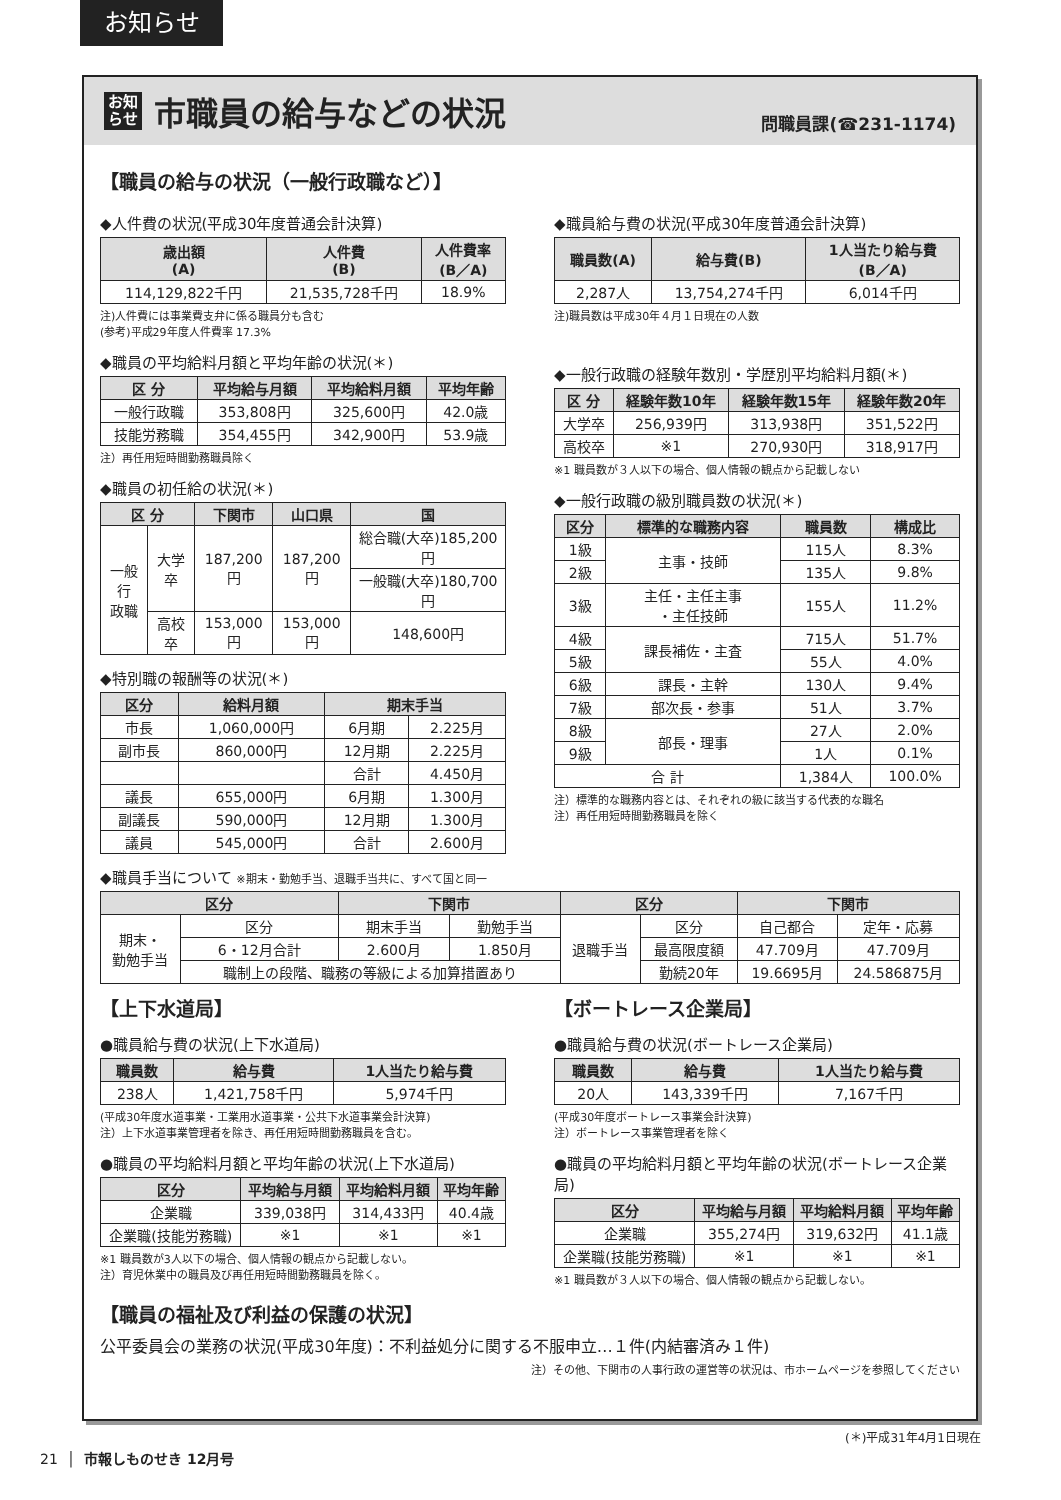お知らせ
お知
らせ
市職員の給与などの状況
問職員課(☎231-1174)
【職員の給与の状況（一般行政職など）】
◆人件費の状況(平成30年度普通会計決算)
| 歳出額 (A) | 人件費 (B) | 人件費率 (B／A) |
| --- | --- | --- |
| 114,129,822千円 | 21,535,728千円 | 18.9% |
注)人件費には事業費支弁に係る職員分も含む
(参考)平成29年度人件費率 17.3%
◆職員の平均給料月額と平均年齢の状況(＊)
| 区 分 | 平均給与月額 | 平均給料月額 | 平均年齢 |
| --- | --- | --- | --- |
| 一般行政職 | 353,808円 | 325,600円 | 42.0歳 |
| 技能労務職 | 354,455円 | 342,900円 | 53.9歳 |
注）再任用短時間勤務職員除く
◆職員の初任給の状況(＊)
| 区 分 | | 下関市 | 山口県 | 国 |
| --- | --- | --- | --- | --- |
| 一般行 政職 | 大学卒 | 187,200円 | 187,200円 | 総合職(大卒)185,200円 |
| | | | | 一般職(大卒)180,700円 |
| | 高校卒 | 153,000円 | 153,000円 | 148,600円 |
◆特別職の報酬等の状況(＊)
| 区分 | 給料月額 | 期末手当 | |
| --- | --- | --- | --- |
| 市長 | 1,060,000円 | 6月期 | 2.225月 |
| 副市長 | 860,000円 | 12月期 | 2.225月 |
| | | 合計 | 4.450月 |
| 議長 | 655,000円 | 6月期 | 1.300月 |
| 副議長 | 590,000円 | 12月期 | 1.300月 |
| 議員 | 545,000円 | 合計 | 2.600月 |
◆職員給与費の状況(平成30年度普通会計決算)
| 職員数(A) | 給与費(B) | 1人当たり給与費 (B／A) |
| --- | --- | --- |
| 2,287人 | 13,754,274千円 | 6,014千円 |
注)職員数は平成30年４月１日現在の人数
◆一般行政職の経験年数別・学歴別平均給料月額(＊)
| 区 分 | 経験年数10年 | 経験年数15年 | 経験年数20年 |
| --- | --- | --- | --- |
| 大学卒 | 256,939円 | 313,938円 | 351,522円 |
| 高校卒 | ※1 | 270,930円 | 318,917円 |
※1 職員数が３人以下の場合、個人情報の観点から記載しない
◆一般行政職の級別職員数の状況(＊)
| 区分 | 標準的な職務内容 | 職員数 | 構成比 |
| --- | --- | --- | --- |
| 1級 | 主事・技師 | 115人 | 8.3% |
| 2級 | | 135人 | 9.8% |
| 3級 | 主任・主任主事 ・主任技師 | 155人 | 11.2% |
| 4級 | 課長補佐・主査 | 715人 | 51.7% |
| 5級 | | 55人 | 4.0% |
| 6級 | 課長・主幹 | 130人 | 9.4% |
| 7級 | 部次長・参事 | 51人 | 3.7% |
| 8級 | 部長・理事 | 27人 | 2.0% |
| 9級 | | 1人 | 0.1% |
| 合 計 | | 1,384人 | 100.0% |
注）標準的な職務内容とは、それぞれの級に該当する代表的な職名
注）再任用短時間勤務職員を除く
◆職員手当について ※期末・勤勉手当、退職手当共に、すべて国と同一
| 区分 | | 下関市 | | 区分 | | 下関市 | |
| --- | --- | --- | --- | --- | --- | --- | --- |
| 期末・ 勤勉手当 | 区分 | 期末手当 | 勤勉手当 | 退職手当 | 区分 | 自己都合 | 定年・応募 |
| | 6・12月合計 | 2.600月 | 1.850月 | | 最高限度額 | 47.709月 | 47.709月 |
| | 職制上の段階、職務の等級による加算措置あり | | | | 勤続20年 | 19.6695月 | 24.586875月 |
【上下水道局】
●職員給与費の状況(上下水道局)
| 職員数 | 給与費 | 1人当たり給与費 |
| --- | --- | --- |
| 238人 | 1,421,758千円 | 5,974千円 |
(平成30年度水道事業・工業用水道事業・公共下水道事業会計決算)
注）上下水道事業管理者を除き、再任用短時間勤務職員を含む。
●職員の平均給料月額と平均年齢の状況(上下水道局)
| 区分 | 平均給与月額 | 平均給料月額 | 平均年齢 |
| --- | --- | --- | --- |
| 企業職 | 339,038円 | 314,433円 | 40.4歳 |
| 企業職(技能労務職) | ※1 | ※1 | ※1 |
※1 職員数が3人以下の場合、個人情報の観点から記載しない。
注）育児休業中の職員及び再任用短時間勤務職員を除く。
【ボートレース企業局】
●職員給与費の状況(ボートレース企業局)
| 職員数 | 給与費 | 1人当たり給与費 |
| --- | --- | --- |
| 20人 | 143,339千円 | 7,167千円 |
(平成30年度ボートレース事業会計決算)
注）ボートレース事業管理者を除く
●職員の平均給料月額と平均年齢の状況(ボートレース企業局)
| 区分 | 平均給与月額 | 平均給料月額 | 平均年齢 |
| --- | --- | --- | --- |
| 企業職 | 355,274円 | 319,632円 | 41.1歳 |
| 企業職(技能労務職) | ※1 | ※1 | ※1 |
※1 職員数が３人以下の場合、個人情報の観点から記載しない。
【職員の福祉及び利益の保護の状況】
公平委員会の業務の状況(平成30年度)：不利益処分に関する不服申立…１件(内結審済み１件)
注）その他、下関市の人事行政の運営等の状況は、市ホームページを参照してください
(＊)平成31年4月1日現在
21 │ 市報しものせき 12月号